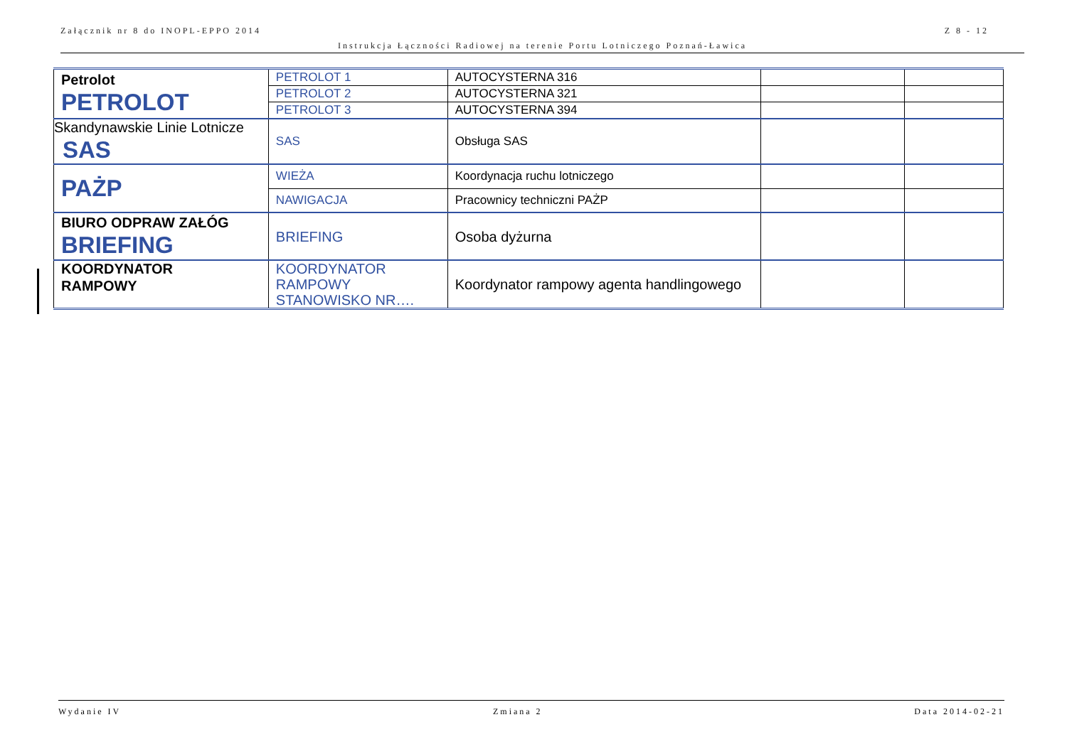Załącznik nr 8 do INOPL-EPPO 2014 Z 8 - 12
Instrukcja Łączności Radiowej na terenie Portu Lotniczego Poznań-Ławica
| Petrolot PETROLOT | PETROLOT 1 | AUTOCYSTERNA 316 | | |
| | PETROLOT 2 | AUTOCYSTERNA 321 | | |
| | PETROLOT 3 | AUTOCYSTERNA 394 | | |
| Skandynawskie Linie Lotnicze SAS | SAS | Obsługa SAS | | |
| PAŻP | WIEŻA | Koordynacja ruchu lotniczego | | |
| | NAWIGACJA | Pracownicy techniczni PAŻP | | |
| BIURO ODPRAW ZAŁÓG BRIEFING | BRIEFING | Osoba dyżurna | | |
| KOORDYNATOR RAMPOWY | KOORDYNATOR RAMPOWY STANOWISKO NR…. | Koordynator rampowy agenta handlingowego | | |
Wydanie IV Zmiana 2 Data 2014-02-21